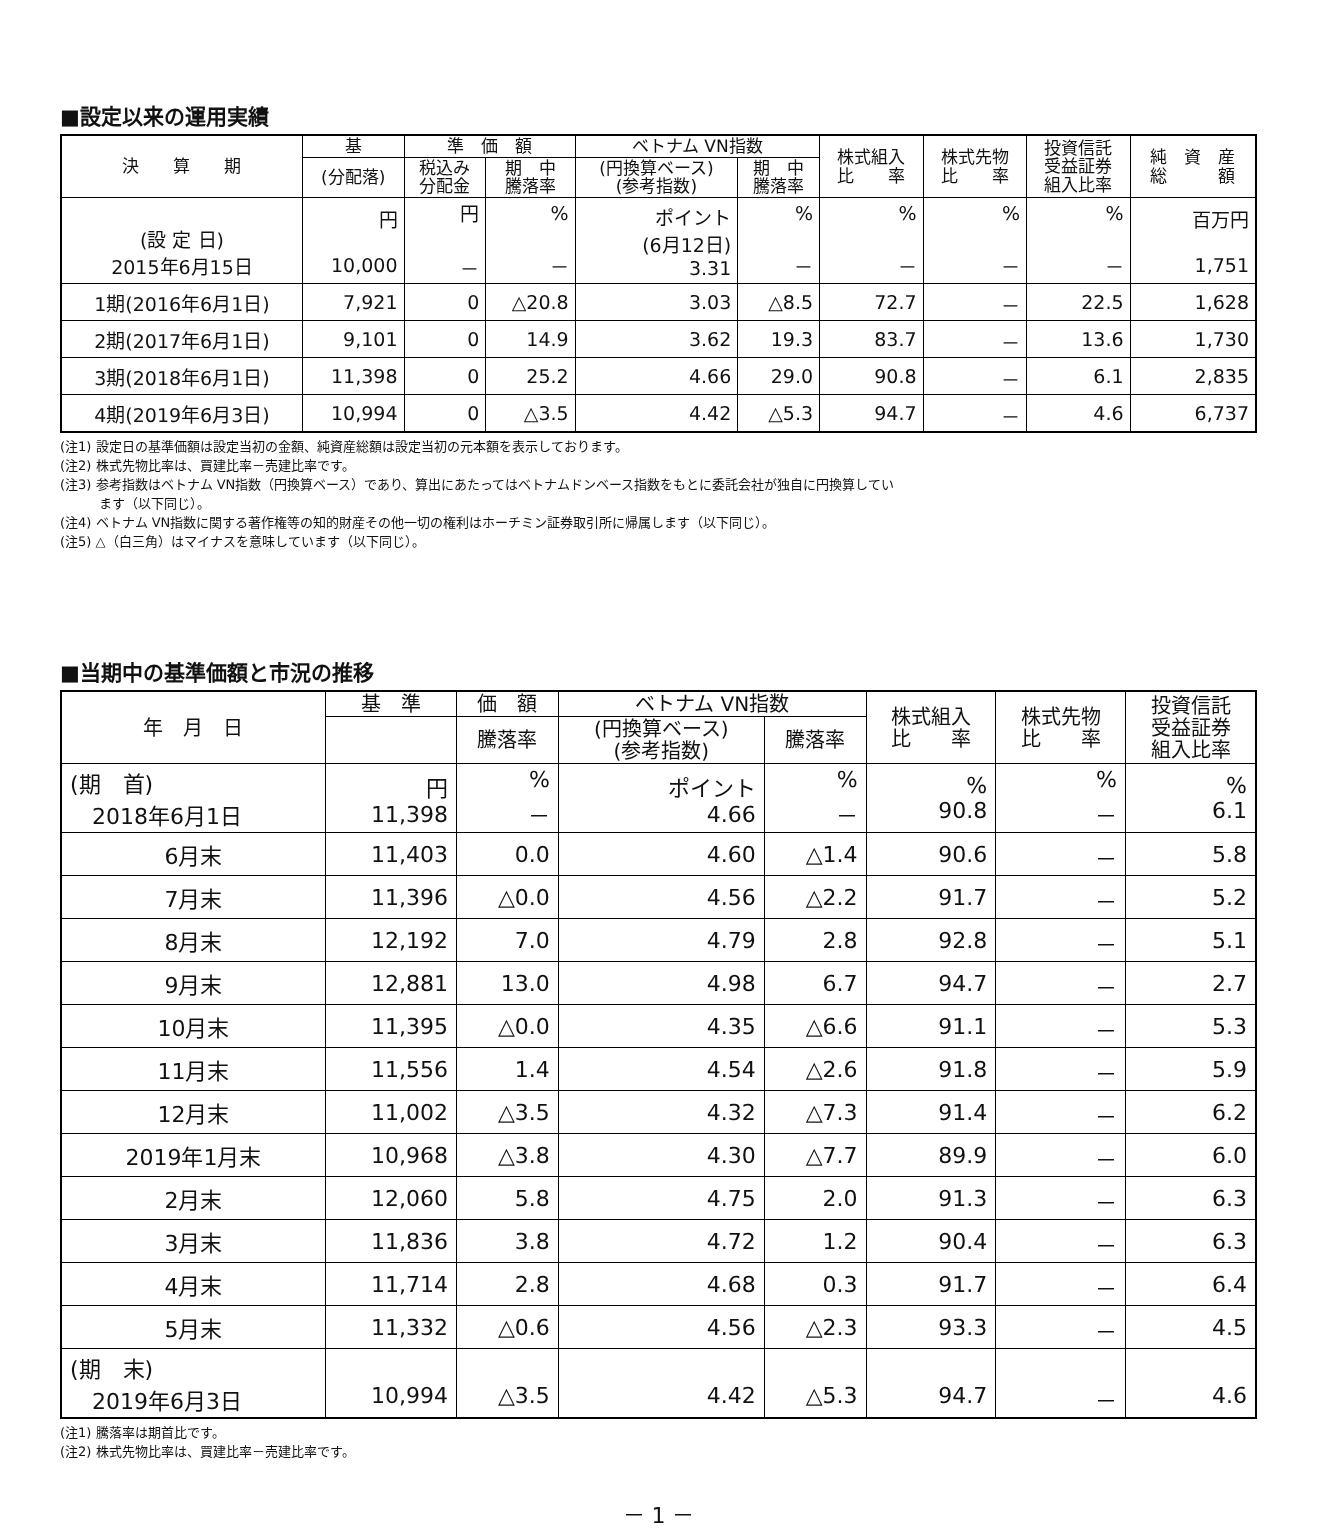■設定以来の運用実績
| 決 算 期 | 基 | 準 価 額 | | ベトナム VN指数 | | 株式組入 比 率 | 株式先物 比 率 | 投資信託 受益証券 組入比率 | 純 資 産 総 額 |
| --- | --- | --- | --- | --- | --- | --- | --- | --- | --- |
| | (分配落) | 税込み 分配金 | 期 中 騰落率 | (円換算ベース) (参考指数) | 期 中 騰落率 | | | | |
| (設 定 日) 2015年6月15日 | 円 10,000 | 円 － | % － | ポイント (6月12日) 3.31 | % － | % － | % － | % － | 百万円 1,751 |
| 1期(2016年6月1日) | 7,921 | 0 | △20.8 | 3.03 | △8.5 | 72.7 | － | 22.5 | 1,628 |
| 2期(2017年6月1日) | 9,101 | 0 | 14.9 | 3.62 | 19.3 | 83.7 | － | 13.6 | 1,730 |
| 3期(2018年6月1日) | 11,398 | 0 | 25.2 | 4.66 | 29.0 | 90.8 | － | 6.1 | 2,835 |
| 4期(2019年6月3日) | 10,994 | 0 | △3.5 | 4.42 | △5.3 | 94.7 | － | 4.6 | 6,737 |
(注1) 設定日の基準価額は設定当初の金額、純資産総額は設定当初の元本額を表示しております。
(注2) 株式先物比率は、買建比率－売建比率です。
(注3) 参考指数はベトナム VN指数（円換算ベース）であり、算出にあたってはベトナムドンベース指数をもとに委託会社が独自に円換算してい
　　　ます（以下同じ）。
(注4) ベトナム VN指数に関する著作権等の知的財産その他一切の権利はホーチミン証券取引所に帰属します（以下同じ）。
(注5) △（白三角）はマイナスを意味しています（以下同じ）。
■当期中の基準価額と市況の推移
| 年 月 日 | 基 準 | 価 額 | ベトナム VN指数 | | 株式組入 比 率 | 株式先物 比 率 | 投資信託 受益証券 組入比率 |
| --- | --- | --- | --- | --- | --- | --- | --- |
| | | 騰落率 | (円換算ベース) (参考指数) | 騰落率 | | | |
| (期 首) 2018年6月1日 | 円 11,398 | % － | ポイント 4.66 | % － | % 90.8 | % － | % 6.1 |
| 6月末 | 11,403 | 0.0 | 4.60 | △1.4 | 90.6 | － | 5.8 |
| 7月末 | 11,396 | △0.0 | 4.56 | △2.2 | 91.7 | － | 5.2 |
| 8月末 | 12,192 | 7.0 | 4.79 | 2.8 | 92.8 | － | 5.1 |
| 9月末 | 12,881 | 13.0 | 4.98 | 6.7 | 94.7 | － | 2.7 |
| 10月末 | 11,395 | △0.0 | 4.35 | △6.6 | 91.1 | － | 5.3 |
| 11月末 | 11,556 | 1.4 | 4.54 | △2.6 | 91.8 | － | 5.9 |
| 12月末 | 11,002 | △3.5 | 4.32 | △7.3 | 91.4 | － | 6.2 |
| 2019年1月末 | 10,968 | △3.8 | 4.30 | △7.7 | 89.9 | － | 6.0 |
| 2月末 | 12,060 | 5.8 | 4.75 | 2.0 | 91.3 | － | 6.3 |
| 3月末 | 11,836 | 3.8 | 4.72 | 1.2 | 90.4 | － | 6.3 |
| 4月末 | 11,714 | 2.8 | 4.68 | 0.3 | 91.7 | － | 6.4 |
| 5月末 | 11,332 | △0.6 | 4.56 | △2.3 | 93.3 | － | 4.5 |
| (期 末) 2019年6月3日 | 10,994 | △3.5 | 4.42 | △5.3 | 94.7 | － | 4.6 |
(注1) 騰落率は期首比です。
(注2) 株式先物比率は、買建比率－売建比率です。
－ 1 －